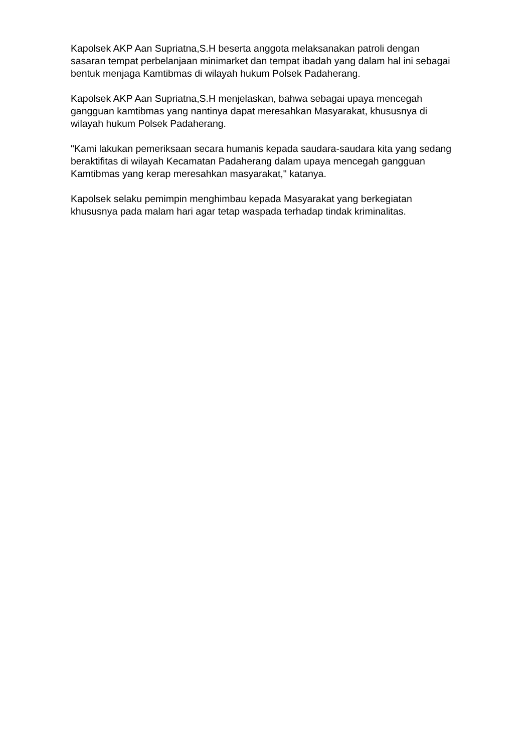Kapolsek AKP Aan Supriatna,S.H beserta anggota melaksanakan patroli dengan sasaran tempat perbelanjaan minimarket dan tempat ibadah yang dalam hal ini sebagai bentuk menjaga Kamtibmas di wilayah hukum Polsek Padaherang.
Kapolsek AKP Aan Supriatna,S.H menjelaskan, bahwa sebagai upaya mencegah gangguan kamtibmas yang nantinya dapat meresahkan Masyarakat, khususnya di wilayah hukum Polsek Padaherang.
"Kami lakukan pemeriksaan secara humanis kepada saudara-saudara kita yang sedang beraktifitas di wilayah Kecamatan Padaherang dalam upaya mencegah gangguan Kamtibmas yang kerap meresahkan masyarakat," katanya.
Kapolsek selaku pemimpin menghimbau kepada Masyarakat yang berkegiatan khususnya pada malam hari agar tetap waspada terhadap tindak kriminalitas.